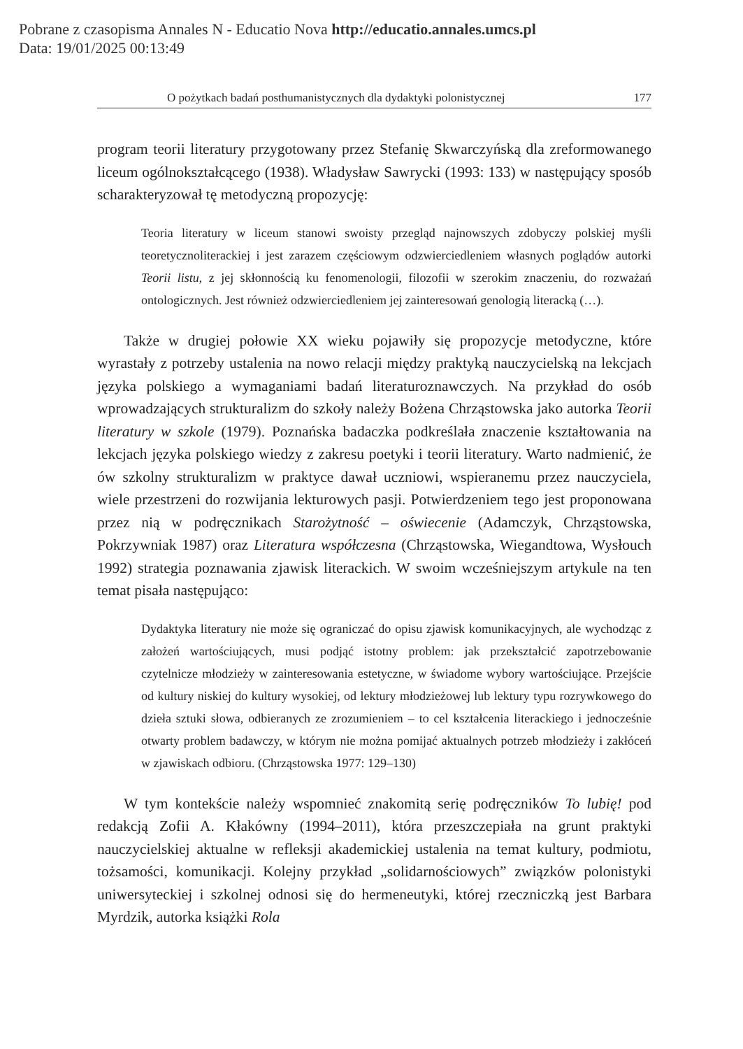Pobrane z czasopisma Annales N - Educatio Nova http://educatio.annales.umcs.pl
Data: 19/01/2025 00:13:49
O pożytkach badań posthumanistycznych dla dydaktyki polonistycznej 177
program teorii literatury przygotowany przez Stefanię Skwarczyńską dla zreformowanego liceum ogólnokształcącego (1938). Władysław Sawrycki (1993: 133) w następujący sposób scharakteryzował tę metodyczną propozycję:
Teoria literatury w liceum stanowi swoisty przegląd najnowszych zdobyczy polskiej myśli teoretycznoliterackiej i jest zarazem częściowym odzwierciedleniem własnych poglądów autorki Teorii listu, z jej skłonnością ku fenomenologii, filozofii w szerokim znaczeniu, do rozważań ontologicznych. Jest również odzwierciedleniem jej zainteresowań genologią literacką (…).
Także w drugiej połowie XX wieku pojawiły się propozycje metodyczne, które wyrastały z potrzeby ustalenia na nowo relacji między praktyką nauczycielską na lekcjach języka polskiego a wymaganiami badań literaturoznawczych. Na przykład do osób wprowadzających strukturalizm do szkoły należy Bożena Chrząstowska jako autorka Teorii literatury w szkole (1979). Poznańska badaczka podkreślała znaczenie kształtowania na lekcjach języka polskiego wiedzy z zakresu poetyki i teorii literatury. Warto nadmienić, że ów szkolny strukturalizm w praktyce dawał uczniowi, wspieranemu przez nauczyciela, wiele przestrzeni do rozwijania lekturowych pasji. Potwierdzeniem tego jest proponowana przez nią w podręcznikach Starożytność – oświecenie (Adamczyk, Chrząstowska, Pokrzywniak 1987) oraz Literatura współczesna (Chrząstowska, Wiegandtowa, Wysłouch 1992) strategia poznawania zjawisk literackich. W swoim wcześniejszym artykule na ten temat pisała następująco:
Dydaktyka literatury nie może się ograniczać do opisu zjawisk komunikacyjnych, ale wychodząc z założeń wartościujących, musi podjąć istotny problem: jak przekształcić zapotrzebowanie czytelnicze młodzieży w zainteresowania estetyczne, w świadome wybory wartościujące. Przejście od kultury niskiej do kultury wysokiej, od lektury młodzieżowej lub lektury typu rozrywkowego do dzieła sztuki słowa, odbieranych ze zrozumieniem – to cel kształcenia literackiego i jednocześnie otwarty problem badawczy, w którym nie można pomijać aktualnych potrzeb młodzieży i zakłóceń w zjawiskach odbioru. (Chrząstowska 1977: 129–130)
W tym kontekście należy wspomnieć znakomitą serię podręczników To lubię! pod redakcją Zofii A. Kłakówny (1994–2011), która przeszczepiała na grunt praktyki nauczycielskiej aktualne w refleksji akademickiej ustalenia na temat kultury, podmiotu, tożsamości, komunikacji. Kolejny przykład „solidarnościowych” związków polonistyki uniwersyteckiej i szkolnej odnosi się do hermeneutyki, której rzeczniczką jest Barbara Myrdzik, autorka książki Rola